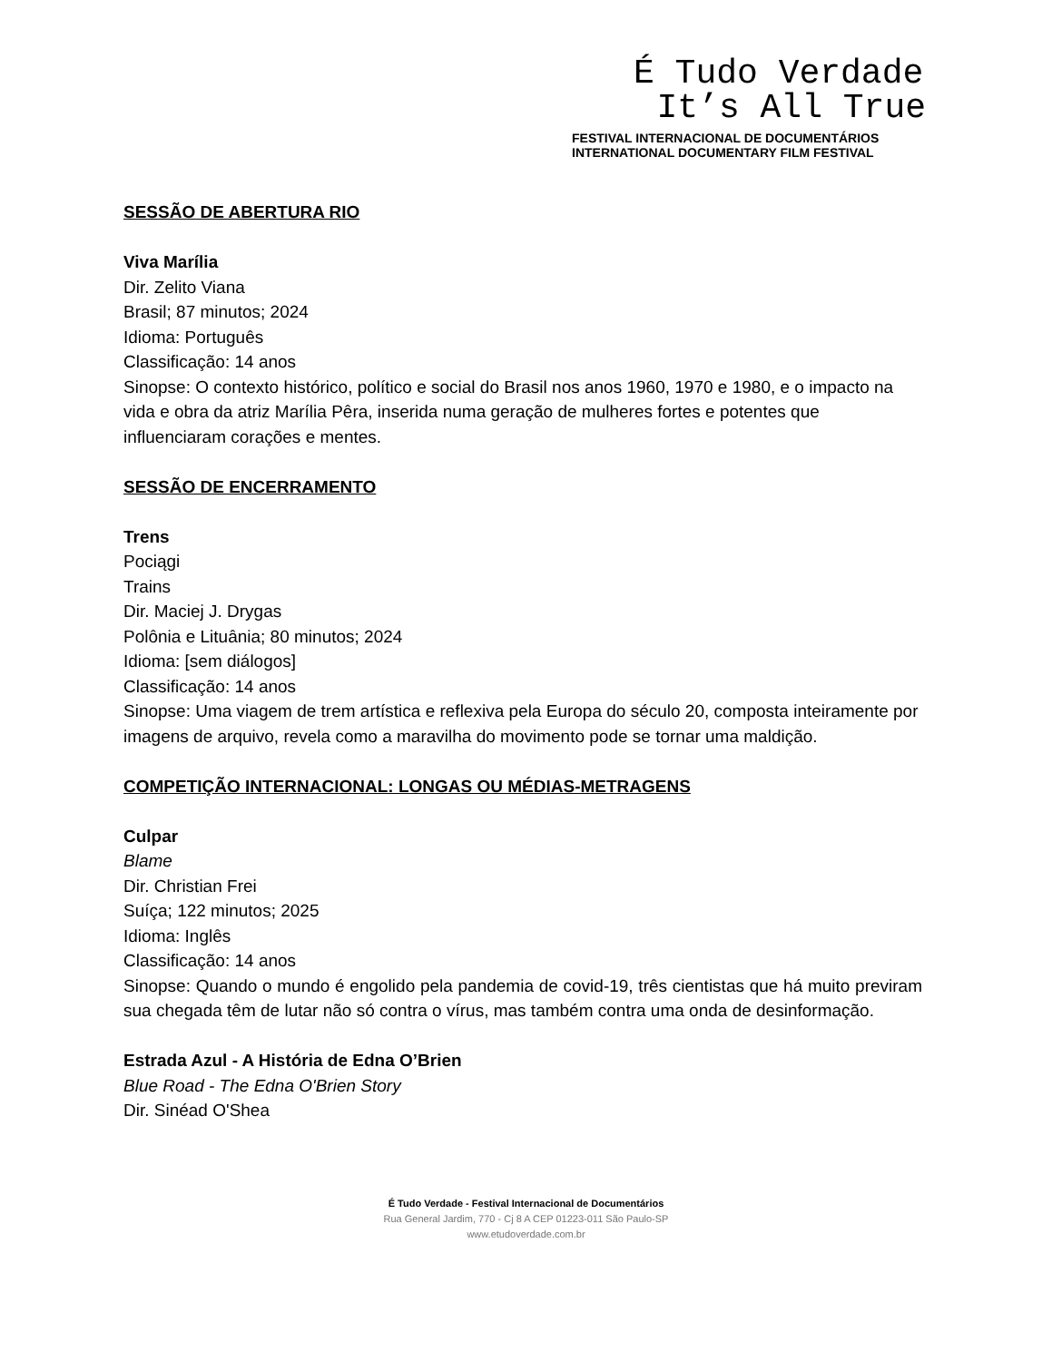É Tudo Verdade
It’s All True
FESTIVAL INTERNACIONAL DE DOCUMENTÁRIOS
INTERNATIONAL DOCUMENTARY FILM FESTIVAL
SESSÃO DE ABERTURA RIO
Viva Marília
Dir. Zelito Viana
Brasil; 87 minutos; 2024
Idioma: Português
Classificação: 14 anos
Sinopse: O contexto histórico, político e social do Brasil nos anos 1960, 1970 e 1980, e o impacto na vida e obra da atriz Marília Pêra, inserida numa geração de mulheres fortes e potentes que influenciaram corações e mentes.
SESSÃO DE ENCERRAMENTO
Trens
Pociągi
Trains
Dir. Maciej J. Drygas
Polônia e Lituânia; 80 minutos; 2024
Idioma: [sem diálogos]
Classificação: 14 anos
Sinopse: Uma viagem de trem artística e reflexiva pela Europa do século 20, composta inteiramente por imagens de arquivo, revela como a maravilha do movimento pode se tornar uma maldição.
COMPETIÇÃO INTERNACIONAL: LONGAS OU MÉDIAS-METRAGENS
Culpar
Blame
Dir. Christian Frei
Suíça; 122 minutos; 2025
Idioma: Inglês
Classificação: 14 anos
Sinopse: Quando o mundo é engolido pela pandemia de covid-19, três cientistas que há muito previram sua chegada têm de lutar não só contra o vírus, mas também contra uma onda de desinformação.
Estrada Azul - A História de Edna O’Brien
Blue Road - The Edna O'Brien Story
Dir. Sinéad O'Shea
É Tudo Verdade - Festival Internacional de Documentários
Rua General Jardim, 770 - Cj 8 A CEP 01223-011 São Paulo-SP
www.etudoverdade.com.br